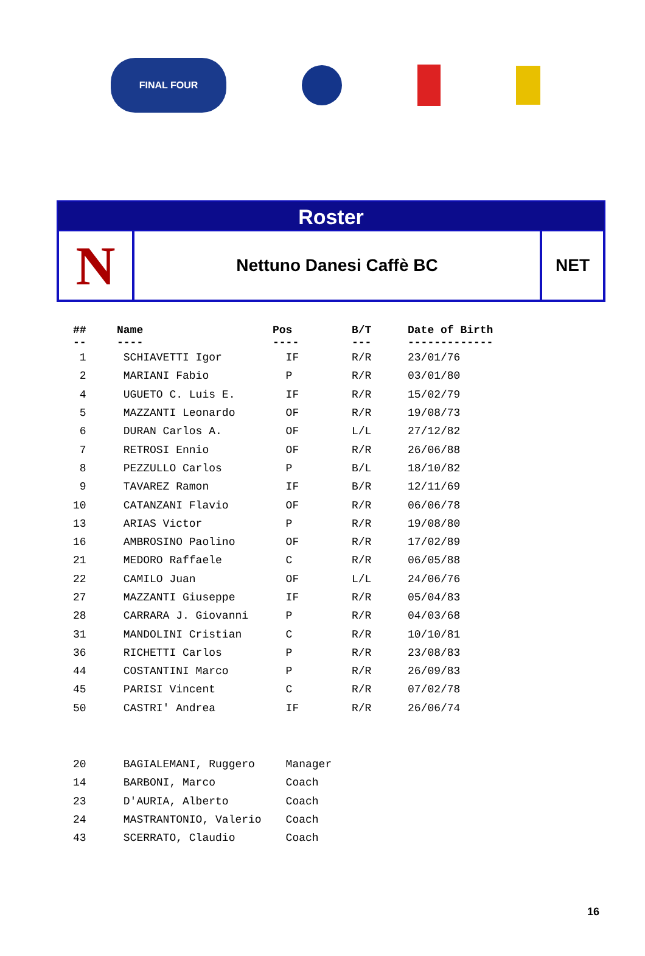FINAL FOUR
Roster
N
Nettuno Danesi Caffè BC NET
| ## -- | Name ---- | Pos ---- | B/T --- | Date of Birth ------------- |
| --- | --- | --- | --- | --- |
| 1 | SCHIAVETTI Igor | IF | R/R | 23/01/76 |
| 2 | MARIANI Fabio | P | R/R | 03/01/80 |
| 4 | UGUETO C. Luis E. | IF | R/R | 15/02/79 |
| 5 | MAZZANTI Leonardo | OF | R/R | 19/08/73 |
| 6 | DURAN Carlos A. | OF | L/L | 27/12/82 |
| 7 | RETROSI Ennio | OF | R/R | 26/06/88 |
| 8 | PEZZULLO Carlos | P | B/L | 18/10/82 |
| 9 | TAVAREZ Ramon | IF | B/R | 12/11/69 |
| 10 | CATANZANI Flavio | OF | R/R | 06/06/78 |
| 13 | ARIAS Victor | P | R/R | 19/08/80 |
| 16 | AMBROSINO Paolino | OF | R/R | 17/02/89 |
| 21 | MEDORO Raffaele | C | R/R | 06/05/88 |
| 22 | CAMILO Juan | OF | L/L | 24/06/76 |
| 27 | MAZZANTI Giuseppe | IF | R/R | 05/04/83 |
| 28 | CARRARA J. Giovanni | P | R/R | 04/03/68 |
| 31 | MANDOLINI Cristian | C | R/R | 10/10/81 |
| 36 | RICHETTI Carlos | P | R/R | 23/08/83 |
| 44 | COSTANTINI Marco | P | R/R | 26/09/83 |
| 45 | PARISI Vincent | C | R/R | 07/02/78 |
| 50 | CASTRI' Andrea | IF | R/R | 26/06/74 |
| 20 | BAGIALEMANI, Ruggero | Manager | | |
| 14 | BARBONI, Marco | Coach | | |
| 23 | D'AURIA, Alberto | Coach | | |
| 24 | MASTRANTONIO, Valerio | Coach | | |
| 43 | SCERRATO, Claudio | Coach | | |
16